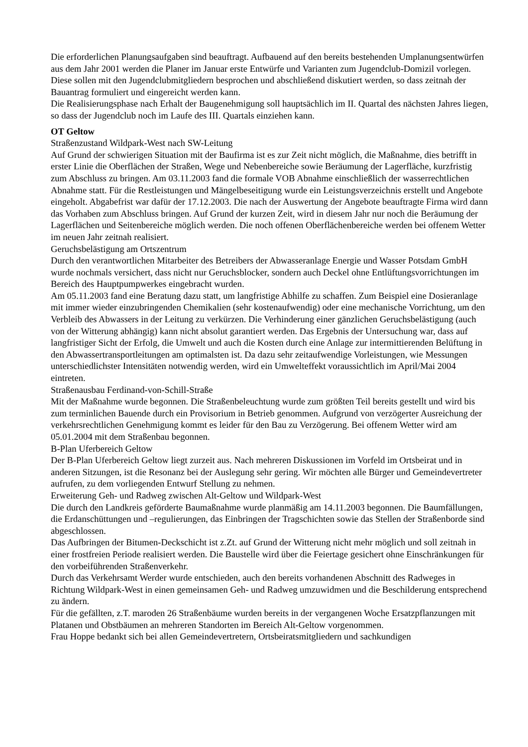Die erforderlichen Planungsaufgaben sind beauftragt. Aufbauend auf den bereits bestehenden Umplanungsentwürfen aus dem Jahr 2001 werden die Planer im Januar erste Entwürfe und Varianten zum Jugendclub-Domizil vorlegen. Diese sollen mit den Jugendclubmitgliedern besprochen und abschließend diskutiert werden, so dass zeitnah der Bauantrag formuliert und eingereicht werden kann.
Die Realisierungsphase nach Erhalt der Baugenehmigung soll hauptsächlich im II. Quartal des nächsten Jahres liegen, so dass der Jugendclub noch im Laufe des III. Quartals einziehen kann.
OT Geltow
Straßenzustand Wildpark-West nach SW-Leitung
Auf Grund der schwierigen Situation mit der Baufirma ist es zur Zeit nicht möglich, die Maßnahme, dies betrifft in erster Linie die Oberflächen der Straßen, Wege und Nebenbereiche sowie Beräumung der Lagerfläche, kurzfristig zum Abschluss zu bringen. Am 03.11.2003 fand die formale VOB Abnahme einschließlich der wasserrechtlichen Abnahme statt. Für die Restleistungen und Mängelbeseitigung wurde ein Leistungsverzeichnis erstellt und Angebote eingeholt. Abgabefrist war dafür der 17.12.2003. Die nach der Auswertung der Angebote beauftragte Firma wird dann das Vorhaben zum Abschluss bringen. Auf Grund der kurzen Zeit, wird in diesem Jahr nur noch die Beräumung der Lagerflächen und Seitenbereiche möglich werden. Die noch offenen Oberflächenbereiche werden bei offenem Wetter im neuen Jahr zeitnah realisiert.
Geruchsbelästigung am Ortszentrum
Durch den verantwortlichen Mitarbeiter des Betreibers der Abwasseranlage Energie und Wasser Potsdam GmbH wurde nochmals versichert, dass nicht nur Geruchsblocker, sondern auch Deckel ohne Entlüftungsvorrichtungen im Bereich des Hauptpumpwerkes eingebracht wurden.
Am 05.11.2003 fand eine Beratung dazu statt, um langfristige Abhilfe zu schaffen. Zum Beispiel eine Dosieranlage mit immer wieder einzubringenden Chemikalien (sehr kostenaufwendig) oder eine mechanische Vorrichtung, um den Verbleib des Abwassers in der Leitung zu verkürzen. Die Verhinderung einer gänzlichen Geruchsbelästigung (auch von der Witterung abhängig) kann nicht absolut garantiert werden. Das Ergebnis der Untersuchung war, dass auf langfristiger Sicht der Erfolg, die Umwelt und auch die Kosten durch eine Anlage zur intermittierenden Belüftung in den Abwassertransportleitungen am optimalsten ist. Da dazu sehr zeitaufwendige Vorleistungen, wie Messungen unterschiedlichster Intensitäten notwendig werden, wird ein Umwelteffekt voraussichtlich im April/Mai 2004 eintreten.
Straßenausbau Ferdinand-von-Schill-Straße
Mit der Maßnahme wurde begonnen. Die Straßenbeleuchtung wurde zum größten Teil bereits gestellt und wird bis zum terminlichen Bauende durch ein Provisorium in Betrieb genommen. Aufgrund von verzögerter Ausreichung der verkehrsrechtlichen Genehmigung kommt es leider für den Bau zu Verzögerung. Bei offenem Wetter wird am 05.01.2004 mit dem Straßenbau begonnen.
B-Plan Uferbereich Geltow
Der B-Plan Uferbereich Geltow liegt zurzeit aus. Nach mehreren Diskussionen im Vorfeld im Ortsbeirat und in anderen Sitzungen, ist die Resonanz bei der Auslegung sehr gering. Wir möchten alle Bürger und Gemeindevertreter aufrufen, zu dem vorliegenden Entwurf Stellung zu nehmen.
Erweiterung Geh- und Radweg zwischen Alt-Geltow und Wildpark-West
Die durch den Landkreis geförderte Baumaßnahme wurde planmäßig am 14.11.2003 begonnen. Die Baumfällungen, die Erdanschüttungen und –regulierungen, das Einbringen der Tragschichten sowie das Stellen der Straßenborde sind abgeschlossen.
Das Aufbringen der Bitumen-Deckschicht ist z.Zt. auf Grund der Witterung nicht mehr möglich und soll zeitnah in einer frostfreien Periode realisiert werden. Die Baustelle wird über die Feiertage gesichert ohne Einschränkungen für den vorbeiführenden Straßenverkehr.
Durch das Verkehrsamt Werder wurde entschieden, auch den bereits vorhandenen Abschnitt des Radweges in Richtung Wildpark-West in einen gemeinsamen Geh- und Radweg umzuwidmen und die Beschilderung entsprechend zu ändern.
Für die gefällten, z.T. maroden 26 Straßenbäume wurden bereits in der vergangenen Woche Ersatzpflanzungen mit Platanen und Obstbäumen an mehreren Standorten im Bereich Alt-Geltow vorgenommen.
Frau Hoppe bedankt sich bei allen Gemeindevertretern, Ortsbeiratsmitgliedern und sachkundigen